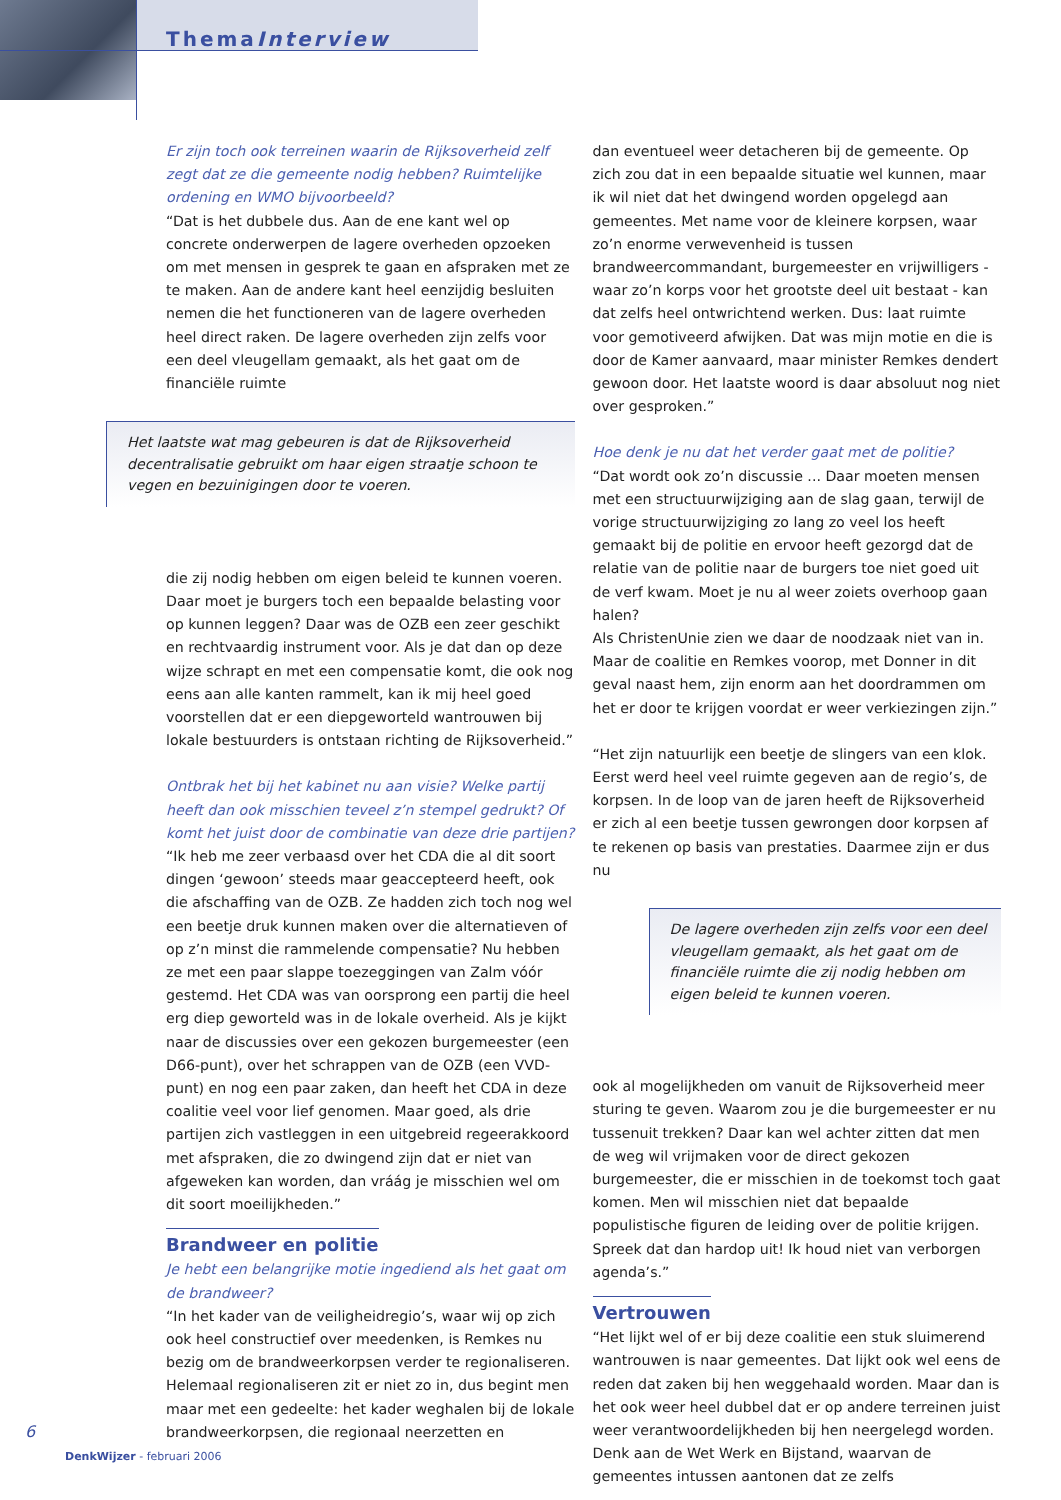ThemaInterview
Er zijn toch ook terreinen waarin de Rijksoverheid zelf zegt dat ze die gemeente nodig hebben? Ruimtelijke ordening en WMO bijvoorbeeld?
“Dat is het dubbele dus. Aan de ene kant wel op concrete onderwerpen de lagere overheden opzoeken om met mensen in gesprek te gaan en afspraken met ze te maken. Aan de andere kant heel eenzijdig besluiten nemen die het functioneren van de lagere overheden heel direct raken. De lagere overheden zijn zelfs voor een deel vleugellam gemaakt, als het gaat om de financiële ruimte
Het laatste wat mag gebeuren is dat de Rijksoverheid decentralisatie gebruikt om haar eigen straatje schoon te vegen en bezuinigingen door te voeren.
die zij nodig hebben om eigen beleid te kunnen voeren. Daar moet je burgers toch een bepaalde belasting voor op kunnen leggen? Daar was de OZB een zeer geschikt en rechtvaardig instrument voor. Als je dat dan op deze wijze schrapt en met een compensatie komt, die ook nog eens aan alle kanten rammelt, kan ik mij heel goed voorstellen dat er een diepgeworteld wantrouwen bij lokale bestuurders is ontstaan richting de Rijksoverheid.”
Ontbrak het bij het kabinet nu aan visie? Welke partij heeft dan ook misschien teveel z’n stempel gedrukt? Of komt het juist door de combinatie van deze drie partijen?
“Ik heb me zeer verbaasd over het CDA die al dit soort dingen ‘gewoon’ steeds maar geaccepteerd heeft, ook die afschaffing van de OZB. Ze hadden zich toch nog wel een beetje druk kunnen maken over die alternatieven of op z’n minst die rammelende compensatie? Nu hebben ze met een paar slappe toezeggingen van Zalm vóór gestemd. Het CDA was van oorsprong een partij die heel erg diep geworteld was in de lokale overheid. Als je kijkt naar de discussies over een gekozen burgemeester (een D66-punt), over het schrappen van de OZB (een VVD-punt) en nog een paar zaken, dan heeft het CDA in deze coalitie veel voor lief genomen. Maar goed, als drie partijen zich vastleggen in een uitgebreid regeerakkoord met afspraken, die zo dwingend zijn dat er niet van afgeweken kan worden, dan vráág je misschien wel om dit soort moeilijkheden.”
Brandweer en politie
Je hebt een belangrijke motie ingediend als het gaat om de brandweer?
“In het kader van de veiligheidregio’s, waar wij op zich ook heel constructief over meedenken, is Remkes nu bezig om de brandweerkorpsen verder te regionaliseren. Helemaal regionaliseren zit er niet zo in, dus begint men maar met een gedeelte: het kader weghalen bij de lokale brandweerkorpsen, die regionaal neerzetten en
dan eventueel weer detacheren bij de gemeente. Op zich zou dat in een bepaalde situatie wel kunnen, maar ik wil niet dat het dwingend worden opgelegd aan gemeentes. Met name voor de kleinere korpsen, waar zo’n enorme verwevenheid is tussen brandweercommandant, burgemeester en vrijwilligers - waar zo’n korps voor het grootste deel uit bestaat - kan dat zelfs heel ontwrichtend werken. Dus: laat ruimte voor gemotiveerd afwijken. Dat was mijn motie en die is door de Kamer aanvaard, maar minister Remkes dendert gewoon door. Het laatste woord is daar absoluut nog niet over gesproken.”
Hoe denk je nu dat het verder gaat met de politie?
“Dat wordt ook zo’n discussie ... Daar moeten mensen met een structuurwijziging aan de slag gaan, terwijl de vorige structuurwijziging zo lang zo veel los heeft gemaakt bij de politie en ervoor heeft gezorgd dat de relatie van de politie naar de burgers toe niet goed uit de verf kwam. Moet je nu al weer zoiets overhoop gaan halen?
Als ChristenUnie zien we daar de noodzaak niet van in. Maar de coalitie en Remkes voorop, met Donner in dit geval naast hem, zijn enorm aan het doordrammen om het er door te krijgen voordat er weer verkiezingen zijn.”
“Het zijn natuurlijk een beetje de slingers van een klok. Eerst werd heel veel ruimte gegeven aan de regio’s, de korpsen. In de loop van de jaren heeft de Rijksoverheid er zich al een beetje tussen gewrongen door korpsen af te rekenen op basis van prestaties. Daarmee zijn er dus nu
De lagere overheden zijn zelfs voor een deel vleugellam gemaakt, als het gaat om de financiële ruimte die zij nodig hebben om eigen beleid te kunnen voeren.
ook al mogelijkheden om vanuit de Rijksoverheid meer sturing te geven. Waarom zou je die burgemeester er nu tussenuit trekken? Daar kan wel achter zitten dat men de weg wil vrijmaken voor de direct gekozen burgemeester, die er misschien in de toekomst toch gaat komen. Men wil misschien niet dat bepaalde populistische figuren de leiding over de politie krijgen. Spreek dat dan hardop uit! Ik houd niet van verborgen agenda’s.”
Vertrouwen
“Het lijkt wel of er bij deze coalitie een stuk sluimerend wantrouwen is naar gemeentes. Dat lijkt ook wel eens de reden dat zaken bij hen weggehaald worden. Maar dan is het ook weer heel dubbel dat er op andere terreinen juist weer verantwoordelijkheden bij hen neergelegd worden. Denk aan de Wet Werk en Bijstand, waarvan de gemeentes intussen aantonen dat ze zelfs
6
DenkWijzer - februari 2006